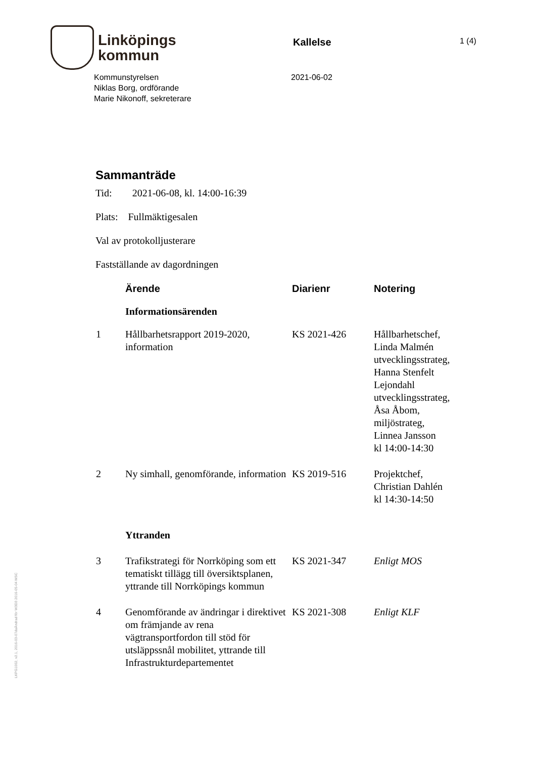Linköpings
kommun
Kallelse
1 (4)
Kommunstyrelsen
Niklas Borg, ordförande
Marie Nikonoff, sekreterare
2021-06-02
Sammanträde
Tid: 2021-06-08, kl. 14:00-16:39
Plats: Fullmäktigesalen
Val av protokolljusterare
Fastställande av dagordningen
| | Ärende | Diarienr | Notering |
| --- | --- | --- | --- |
| | Informationsärenden | | |
| 1 | Hållbarhetsrapport 2019-2020, information | KS 2021-426 | Hållbarhetschef, Linda Malmén utvecklingsstrateg, Hanna Stenfelt Lejondahl utvecklingsstrateg, Åsa Åbom, miljöstrateg, Linnea Jansson kl 14:00-14:30 |
| 2 | Ny simhall, genomförande, information | KS 2019-516 | Projektchef, Christian Dahlén kl 14:30-14:50 |
| | Yttranden | | |
| 3 | Trafikstrategi för Norrköping som ett tematiskt tillägg till översiktsplanen, yttrande till Norrköpings kommun | KS 2021-347 | Enligt MOS |
| 4 | Genomförande av ändringar i direktivet om främjande av rena vägtransportfordon till stöd för utsläppssnål mobilitet, yttrande till Infrastrukturdepartementet | KS 2021-308 | Enligt KLF |
LKPG1002, v2.1, 2016-03-07daÄndrad för W3D3 2016-05-04 MSC